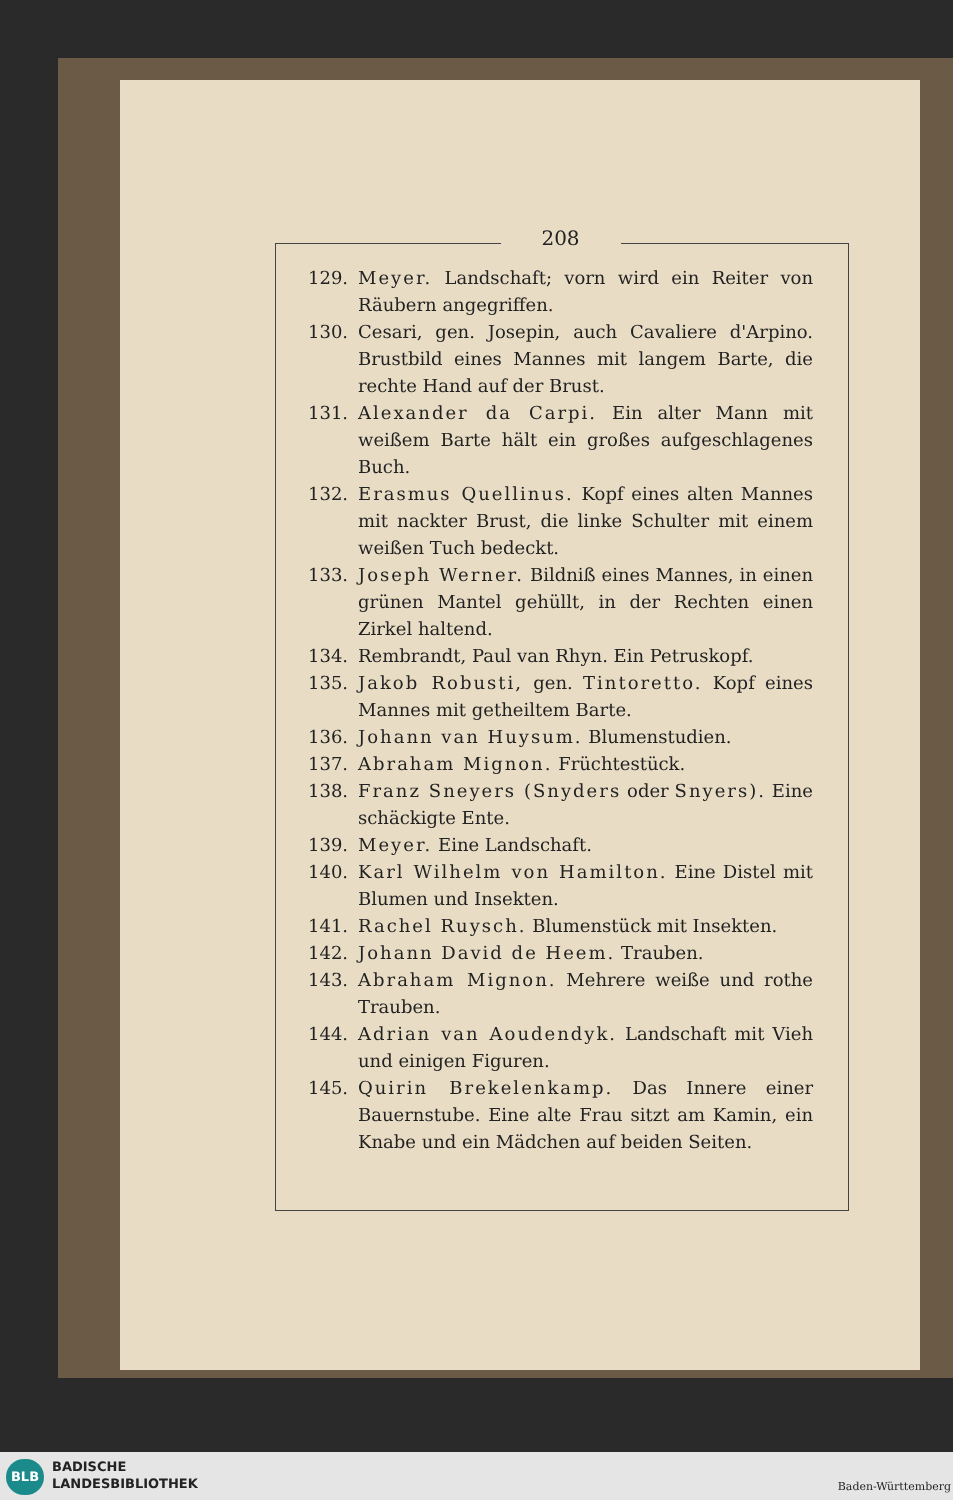208
129. Meyer. Landschaft; vorn wird ein Reiter von Räubern angegriffen.
130. Cesari, gen. Josepin, auch Cavaliere d'Arpino. Brustbild eines Mannes mit langem Barte, die rechte Hand auf der Brust.
131. Alexander da Carpi. Ein alter Mann mit weißem Barte hält ein großes aufgeschlagenes Buch.
132. Erasmus Quellinus. Kopf eines alten Mannes mit nackter Brust, die linke Schulter mit einem weißen Tuch bedeckt.
133. Joseph Werner. Bildniß eines Mannes, in einen grünen Mantel gehüllt, in der Rechten einen Zirkel haltend.
134. Rembrandt, Paul van Rhyn. Ein Petruskopf.
135. Jakob Robusti, gen. Tintoretto. Kopf eines Mannes mit getheiltem Barte.
136. Johann van Huysum. Blumenstudien.
137. Abraham Mignon. Früchtestück.
138. Franz Sneyers (Snyders oder Snyers). Eine schäckigte Ente.
139. Meyer. Eine Landschaft.
140. Karl Wilhelm von Hamilton. Eine Distel mit Blumen und Insekten.
141. Rachel Ruysch. Blumenstück mit Insekten.
142. Johann David de Heem. Trauben.
143. Abraham Mignon. Mehrere weiße und rothe Trauben.
144. Adrian van Aoudendyk. Landschaft mit Vieh und einigen Figuren.
145. Quirin Brekelenkamp. Das Innere einer Bauernstube. Eine alte Frau sitzt am Kamin, ein Knabe und ein Mädchen auf beiden Seiten.
BLB
BADISCHE
LANDESBIBLIOTHEK
Baden-Württemberg